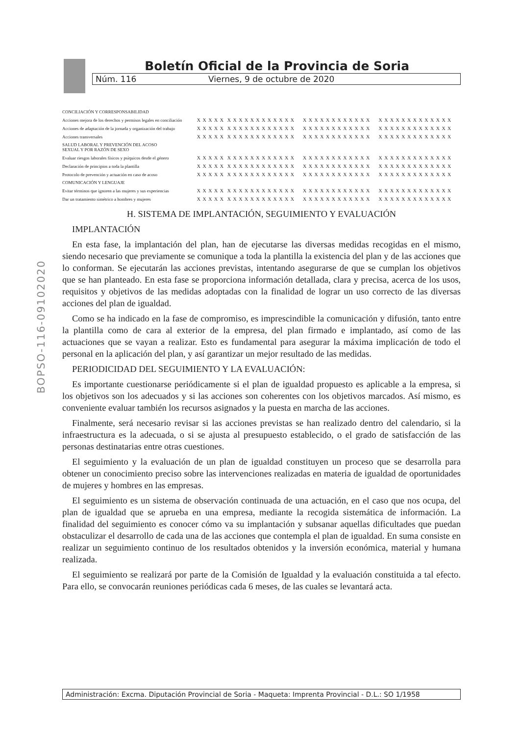BOPSO-116-09102020
Boletín Oficial de la Provincia de Soria
Núm. 116 Viernes, 9 de octubre de 2020
| CONCILIACIÓN Y CORRESPONSABILIDAD | | | | |
| Acciones mejora de los derechos y permisos legales en conciliación | X X X X X | X X X X X X X X X X X X | X X X X X X X X X X X X | X X X X X X X X X X X X X |
| Acciones de adaptación de la jornada y organización del trabajo | X X X X X | X X X X X X X X X X X X | X X X X X X X X X X X X | X X X X X X X X X X X X X |
| Acciones transversales | X X X X X | X X X X X X X X X X X X | X X X X X X X X X X X X | X X X X X X X X X X X X X |
| SALUD LABORAL Y PREVENCIÓN DEL ACOSO SEXUAL Y POR RAZÓN DE SEXO | | | | |
| Evaluar riesgos laborales físicos y psíquicos desde el género | X X X X X | X X X X X X X X X X X X | X X X X X X X X X X X X | X X X X X X X X X X X X X |
| Declaración de principios a toda la plantilla | X X X X X | X X X X X X X X X X X X | X X X X X X X X X X X X | X X X X X X X X X X X X X |
| Protocolo de prevención y actuación en caso de acoso | X X X X X | X X X X X X X X X X X X | X X X X X X X X X X X X | X X X X X X X X X X X X X |
| COMUNICACIÓN Y LENGUAJE | | | | |
| Evitar términos que ignoren a las mujeres y sus experiencias | X X X X X | X X X X X X X X X X X X | X X X X X X X X X X X X | X X X X X X X X X X X X X |
| Dar un tratamiento simétrico a hombres y mujeres | X X X X X | X X X X X X X X X X X X | X X X X X X X X X X X X | X X X X X X X X X X X X X |
H. SISTEMA DE IMPLANTACIÓN, SEGUIMIENTO Y EVALUACIÓN
IMPLANTACIÓN
En esta fase, la implantación del plan, han de ejecutarse las diversas medidas recogidas en el mismo, siendo necesario que previamente se comunique a toda la plantilla la existencia del plan y de las acciones que lo conforman. Se ejecutarán las acciones previstas, intentando asegurarse de que se cumplan los objetivos que se han planteado. En esta fase se proporciona información detallada, clara y precisa, acerca de los usos, requisitos y objetivos de las medidas adoptadas con la finalidad de lograr un uso correcto de las diversas acciones del plan de igualdad.
Como se ha indicado en la fase de compromiso, es imprescindible la comunicación y difusión, tanto entre la plantilla como de cara al exterior de la empresa, del plan firmado e implantado, así como de las actuaciones que se vayan a realizar. Esto es fundamental para asegurar la máxima implicación de todo el personal en la aplicación del plan, y así garantizar un mejor resultado de las medidas.
PERIODICIDAD DEL SEGUIMIENTO Y LA EVALUACIÓN:
Es importante cuestionarse periódicamente si el plan de igualdad propuesto es aplicable a la empresa, si los objetivos son los adecuados y si las acciones son coherentes con los objetivos marcados. Así mismo, es conveniente evaluar también los recursos asignados y la puesta en marcha de las acciones.
Finalmente, será necesario revisar si las acciones previstas se han realizado dentro del calendario, si la infraestructura es la adecuada, o si se ajusta al presupuesto establecido, o el grado de satisfacción de las personas destinatarias entre otras cuestiones.
El seguimiento y la evaluación de un plan de igualdad constituyen un proceso que se desarrolla para obtener un conocimiento preciso sobre las intervenciones realizadas en materia de igualdad de oportunidades de mujeres y hombres en las empresas.
El seguimiento es un sistema de observación continuada de una actuación, en el caso que nos ocupa, del plan de igualdad que se aprueba en una empresa, mediante la recogida sistemática de información. La finalidad del seguimiento es conocer cómo va su implantación y subsanar aquellas dificultades que puedan obstaculizar el desarrollo de cada una de las acciones que contempla el plan de igualdad. En suma consiste en realizar un seguimiento continuo de los resultados obtenidos y la inversión económica, material y humana realizada.
El seguimiento se realizará por parte de la Comisión de Igualdad y la evaluación constituida a tal efecto. Para ello, se convocarán reuniones periódicas cada 6 meses, de las cuales se levantará acta.
Administración: Excma. Diputación Provincial de Soria - Maqueta: Imprenta Provincial - D.L.: SO 1/1958